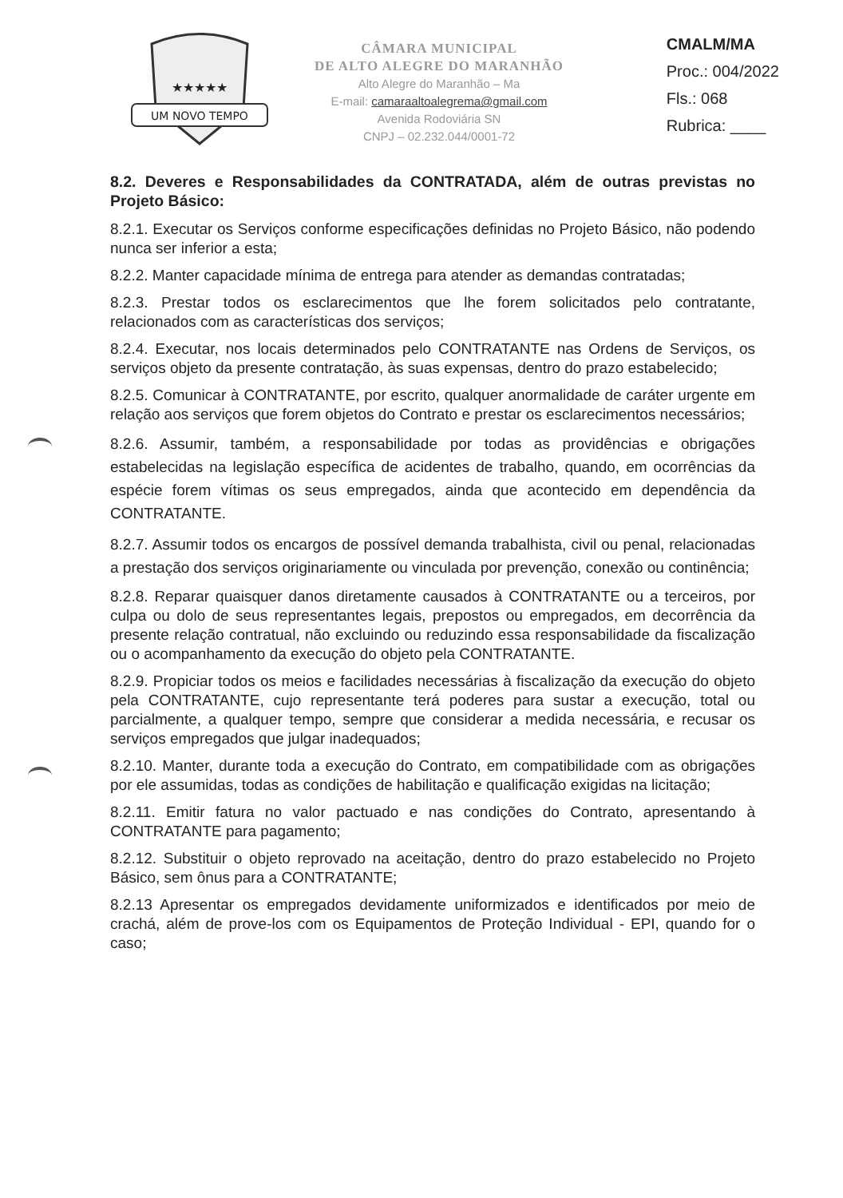UM NOVO TEMPO
★★★★★
CÂMARA MUNICIPAL
DE ALTO ALEGRE DO MARANHÃO
Alto Alegre do Maranhão – Ma
E-mail: camaraaltoalegrema@gmail.com
Avenida Rodoviária SN
CNPJ – 02.232.044/0001-72
CMALM/MA
Proc.: 004/2022
Fls.: 068
Rubrica: ____
8.2. Deveres e Responsabilidades da CONTRATADA, além de outras previstas no Projeto Básico:
8.2.1. Executar os Serviços conforme especificações definidas no Projeto Básico, não podendo nunca ser inferior a esta;
8.2.2. Manter capacidade mínima de entrega para atender as demandas contratadas;
8.2.3. Prestar todos os esclarecimentos que lhe forem solicitados pelo contratante, relacionados com as características dos serviços;
8.2.4. Executar, nos locais determinados pelo CONTRATANTE nas Ordens de Serviços, os serviços objeto da presente contratação, às suas expensas, dentro do prazo estabelecido;
8.2.5. Comunicar à CONTRATANTE, por escrito, qualquer anormalidade de caráter urgente em relação aos serviços que forem objetos do Contrato e prestar os esclarecimentos necessários;
8.2.6. Assumir, também, a responsabilidade por todas as providências e obrigações estabelecidas na legislação específica de acidentes de trabalho, quando, em ocorrências da espécie forem vítimas os seus empregados, ainda que acontecido em dependência da CONTRATANTE.
8.2.7. Assumir todos os encargos de possível demanda trabalhista, civil ou penal, relacionadas a prestação dos serviços originariamente ou vinculada por prevenção, conexão ou continência;
8.2.8. Reparar quaisquer danos diretamente causados à CONTRATANTE ou a terceiros, por culpa ou dolo de seus representantes legais, prepostos ou empregados, em decorrência da presente relação contratual, não excluindo ou reduzindo essa responsabilidade da fiscalização ou o acompanhamento da execução do objeto pela CONTRATANTE.
8.2.9. Propiciar todos os meios e facilidades necessárias à fiscalização da execução do objeto pela CONTRATANTE, cujo representante terá poderes para sustar a execução, total ou parcialmente, a qualquer tempo, sempre que considerar a medida necessária, e recusar os serviços empregados que julgar inadequados;
8.2.10. Manter, durante toda a execução do Contrato, em compatibilidade com as obrigações por ele assumidas, todas as condições de habilitação e qualificação exigidas na licitação;
8.2.11. Emitir fatura no valor pactuado e nas condições do Contrato, apresentando à CONTRATANTE para pagamento;
8.2.12. Substituir o objeto reprovado na aceitação, dentro do prazo estabelecido no Projeto Básico, sem ônus para a CONTRATANTE;
8.2.13 Apresentar os empregados devidamente uniformizados e identificados por meio de crachá, além de prove-los com os Equipamentos de Proteção Individual - EPI, quando for o caso;